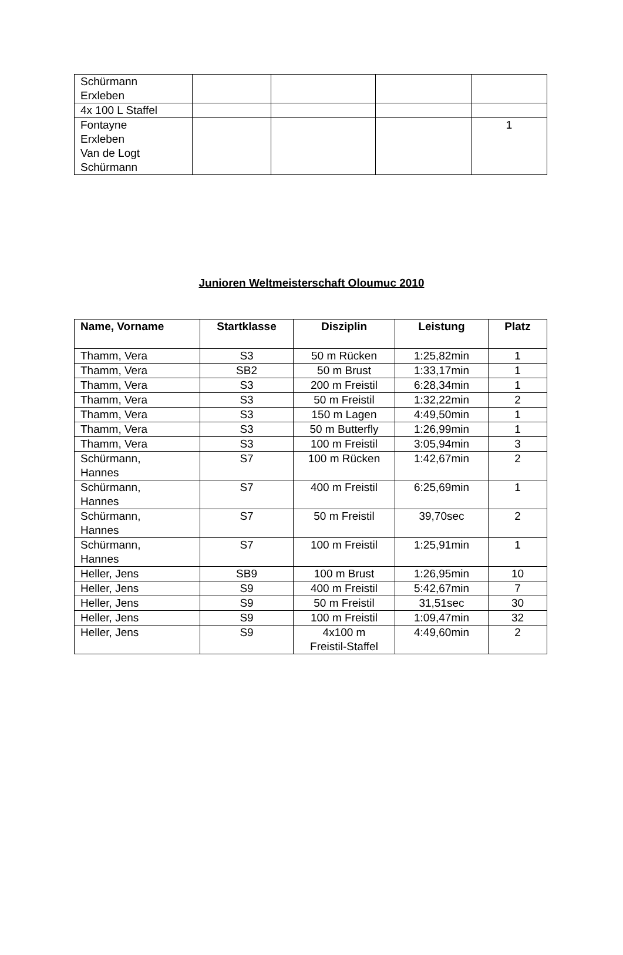| Schürmann Erxleben | | | | |
| 4x 100 L Staffel | | | | |
| Fontayne Erxleben Van de Logt Schürmann | | | | 1 |
Junioren Weltmeisterschaft Oloumuc 2010
| Name, Vorname | Startklasse | Disziplin | Leistung | Platz |
| --- | --- | --- | --- | --- |
| Thamm, Vera | S3 | 50 m Rücken | 1:25,82min | 1 |
| Thamm, Vera | SB2 | 50 m Brust | 1:33,17min | 1 |
| Thamm, Vera | S3 | 200 m Freistil | 6:28,34min | 1 |
| Thamm, Vera | S3 | 50 m Freistil | 1:32,22min | 2 |
| Thamm, Vera | S3 | 150 m Lagen | 4:49,50min | 1 |
| Thamm, Vera | S3 | 50 m Butterfly | 1:26,99min | 1 |
| Thamm, Vera | S3 | 100 m Freistil | 3:05,94min | 3 |
| Schürmann, Hannes | S7 | 100 m Rücken | 1:42,67min | 2 |
| Schürmann, Hannes | S7 | 400 m Freistil | 6:25,69min | 1 |
| Schürmann, Hannes | S7 | 50 m Freistil | 39,70sec | 2 |
| Schürmann, Hannes | S7 | 100 m Freistil | 1:25,91min | 1 |
| Heller, Jens | SB9 | 100 m Brust | 1:26,95min | 10 |
| Heller, Jens | S9 | 400 m Freistil | 5:42,67min | 7 |
| Heller, Jens | S9 | 50 m Freistil | 31,51sec | 30 |
| Heller, Jens | S9 | 100 m Freistil | 1:09,47min | 32 |
| Heller, Jens | S9 | 4x100 m Freistil-Staffel | 4:49,60min | 2 |